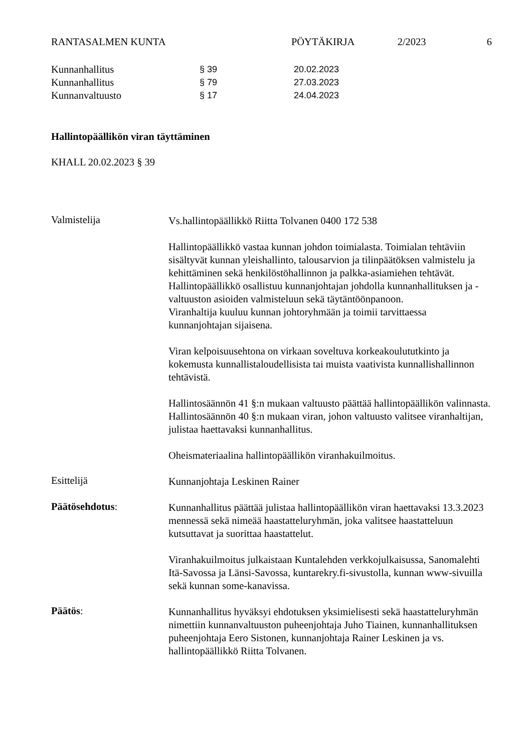RANTASALMEN KUNTA PÖYTÄKIRJA 2/2023 6
Kunnanhallitus § 39 20.02.2023
Kunnanhallitus § 79 27.03.2023
Kunnanvaltuusto § 17 24.04.2023
Hallintopäällikön viran täyttäminen
KHALL 20.02.2023 § 39
Valmistelija
Vs.hallintopäällikkö Riitta Tolvanen 0400 172 538
Hallintopäällikkö vastaa kunnan johdon toimialasta. Toimialan tehtäviin sisältyvät kunnan yleishallinto, talousarvion ja tilinpäätöksen valmistelu ja kehittäminen sekä henkilöstöhallinnon ja palkka-asiamiehen tehtävät. Hallintopäällikkö osallistuu kunnanjohtajan johdolla kunnanhallituksen ja -valtuuston asioiden valmisteluun sekä täytäntöönpanoon.
Viranhaltija kuuluu kunnan johtoryhmään ja toimii tarvittaessa kunnanjohtajan sijaisena.
Viran kelpoisuusehtona on virkaan soveltuva korkeakoulututkinto ja kokemusta kunnallistaloudellisista tai muista vaativista kunnallishallinnon tehtävistä.
Hallintosäännön 41 §:n mukaan valtuusto päättää hallintopäällikön valinnasta. Hallintosäännön 40 §:n mukaan viran, johon valtuusto valitsee viranhaltijan, julistaa haettavaksi kunnanhallitus.
Oheismateriaalina hallintopäällikön viranhakuilmoitus.
Esittelijä
Kunnanjohtaja Leskinen Rainer
Päätösehdotus:
Kunnanhallitus päättää julistaa hallintopäällikön viran haettavaksi 13.3.2023 mennessä sekä nimeää haastatteluryhmän, joka valitsee haastatteluun kutsuttavat ja suorittaa haastattelut.
Viranhakuilmoitus julkaistaan Kuntalehden verkkojulkaisussa, Sanomalehti Itä-Savossa ja Länsi-Savossa, kuntarekry.fi-sivustolla, kunnan www-sivuilla sekä kunnan some-kanavissa.
Päätös:
Kunnanhallitus hyväksyi ehdotuksen yksimielisesti sekä haastatteluryhmän nimettiin kunnanvaltuuston puheenjohtaja Juho Tiainen, kunnanhallituksen puheenjohtaja Eero Sistonen, kunnanjohtaja Rainer Leskinen ja vs. hallintopäällikkö Riitta Tolvanen.